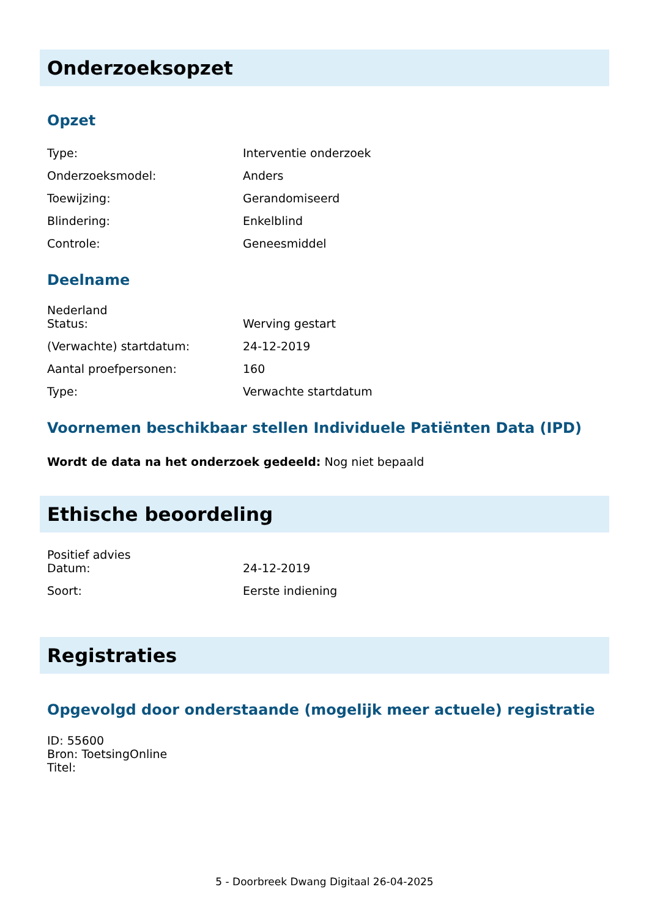Onderzoeksopzet
Opzet
| Type: | Interventie onderzoek |
| Onderzoeksmodel: | Anders |
| Toewijzing: | Gerandomiseerd |
| Blindering: | Enkelblind |
| Controle: | Geneesmiddel |
Deelname
Nederland
| Status: | Werving gestart |
| (Verwachte) startdatum: | 24-12-2019 |
| Aantal proefpersonen: | 160 |
| Type: | Verwachte startdatum |
Voornemen beschikbaar stellen Individuele Patiënten Data (IPD)
Wordt de data na het onderzoek gedeeld: Nog niet bepaald
Ethische beoordeling
Positief advies
| Datum: | 24-12-2019 |
| Soort: | Eerste indiening |
Registraties
Opgevolgd door onderstaande (mogelijk meer actuele) registratie
ID: 55600
Bron: ToetsingOnline
Titel:
5 - Doorbreek Dwang Digitaal 26-04-2025